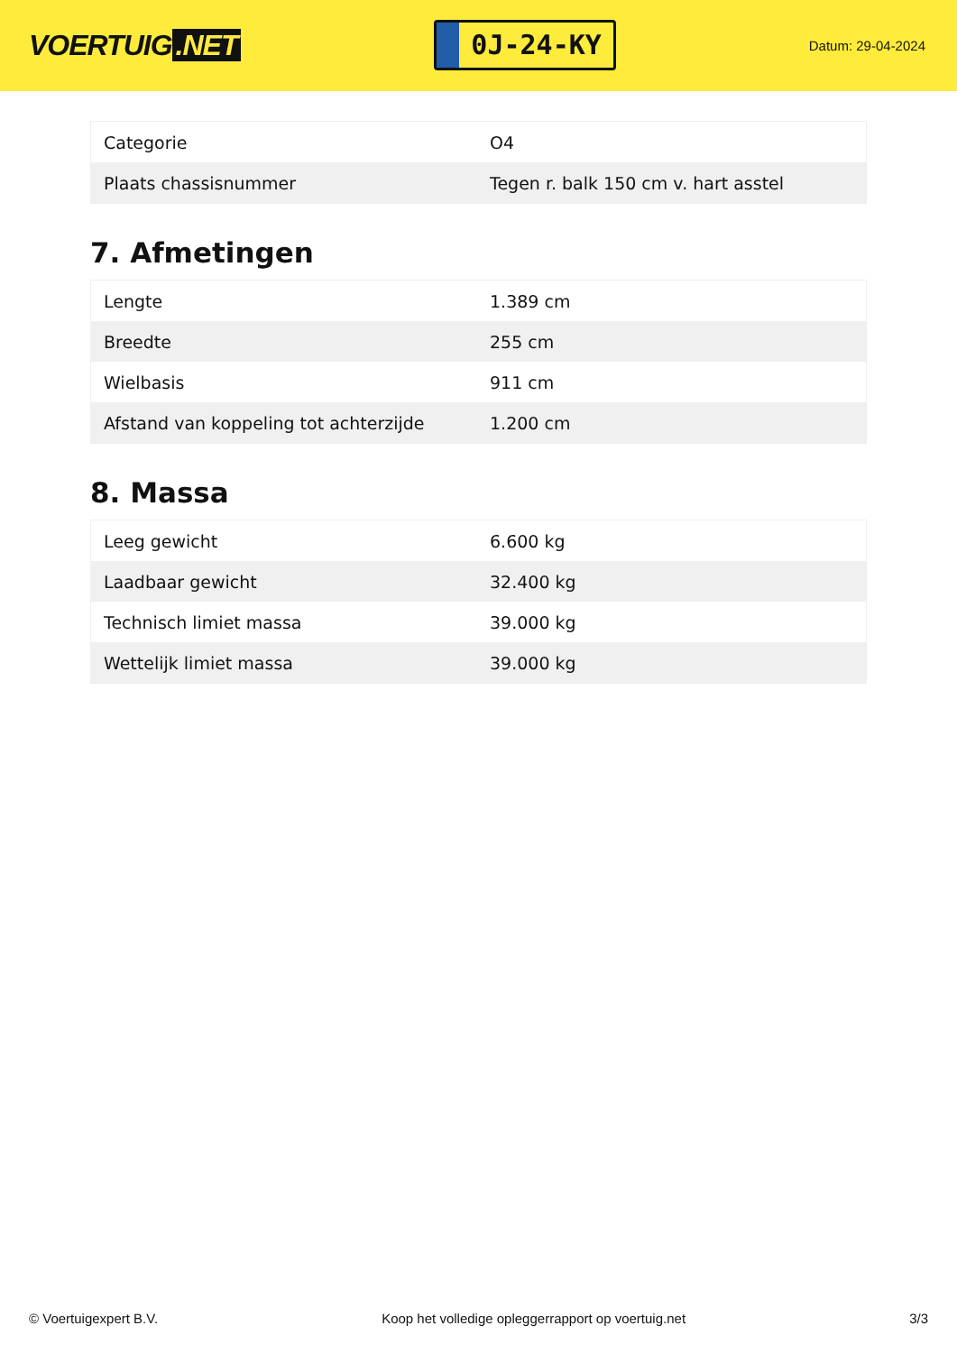VOERTUIG.NET
0J-24-KY
Datum: 29-04-2024
| Categorie | O4 |
| Plaats chassisnummer | Tegen r. balk 150 cm v. hart asstel |
7. Afmetingen
| Lengte | 1.389 cm |
| Breedte | 255 cm |
| Wielbasis | 911 cm |
| Afstand van koppeling tot achterzijde | 1.200 cm |
8. Massa
| Leeg gewicht | 6.600 kg |
| Laadbaar gewicht | 32.400 kg |
| Technisch limiet massa | 39.000 kg |
| Wettelijk limiet massa | 39.000 kg |
© Voertuigexpert B.V. Koop het volledige opleggerrapport op voertuig.net 3/3